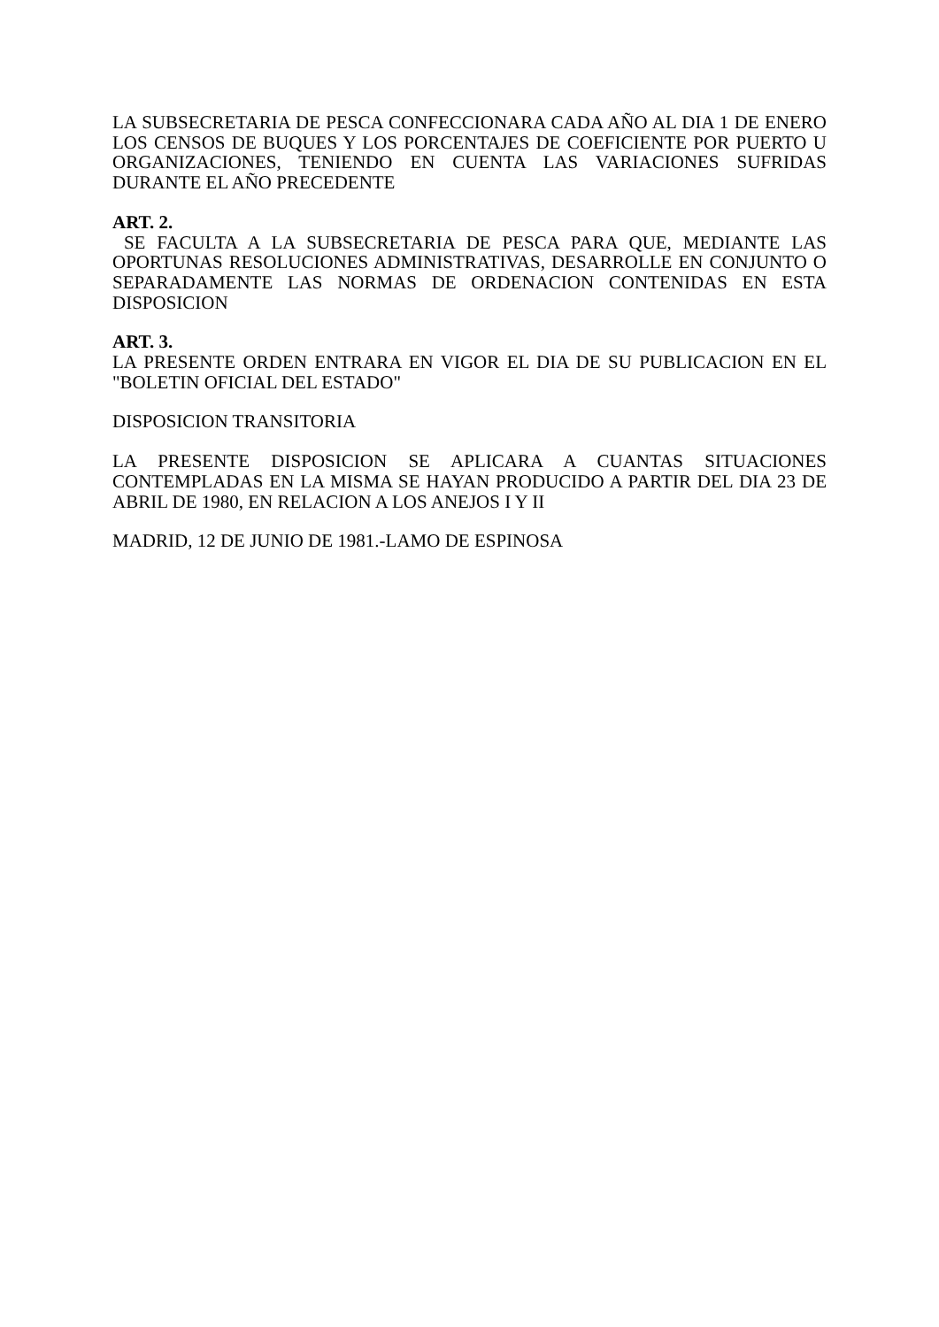LA SUBSECRETARIA DE PESCA CONFECCIONARA CADA AÑO AL DIA 1 DE ENERO LOS CENSOS DE BUQUES Y LOS PORCENTAJES DE COEFICIENTE POR PUERTO U ORGANIZACIONES, TENIENDO EN CUENTA LAS VARIACIONES SUFRIDAS DURANTE EL AÑO PRECEDENTE
ART. 2.
SE FACULTA A LA SUBSECRETARIA DE PESCA PARA QUE, MEDIANTE LAS OPORTUNAS RESOLUCIONES ADMINISTRATIVAS, DESARROLLE EN CONJUNTO O SEPARADAMENTE LAS NORMAS DE ORDENACION CONTENIDAS EN ESTA DISPOSICION
ART. 3.
LA PRESENTE ORDEN ENTRARA EN VIGOR EL DIA DE SU PUBLICACION EN EL "BOLETIN OFICIAL DEL ESTADO"
DISPOSICION TRANSITORIA
LA PRESENTE DISPOSICION SE APLICARA A CUANTAS SITUACIONES CONTEMPLADAS EN LA MISMA SE HAYAN PRODUCIDO A PARTIR DEL DIA 23 DE ABRIL DE 1980, EN RELACION A LOS ANEJOS I Y II
MADRID, 12 DE JUNIO DE 1981.-LAMO DE ESPINOSA